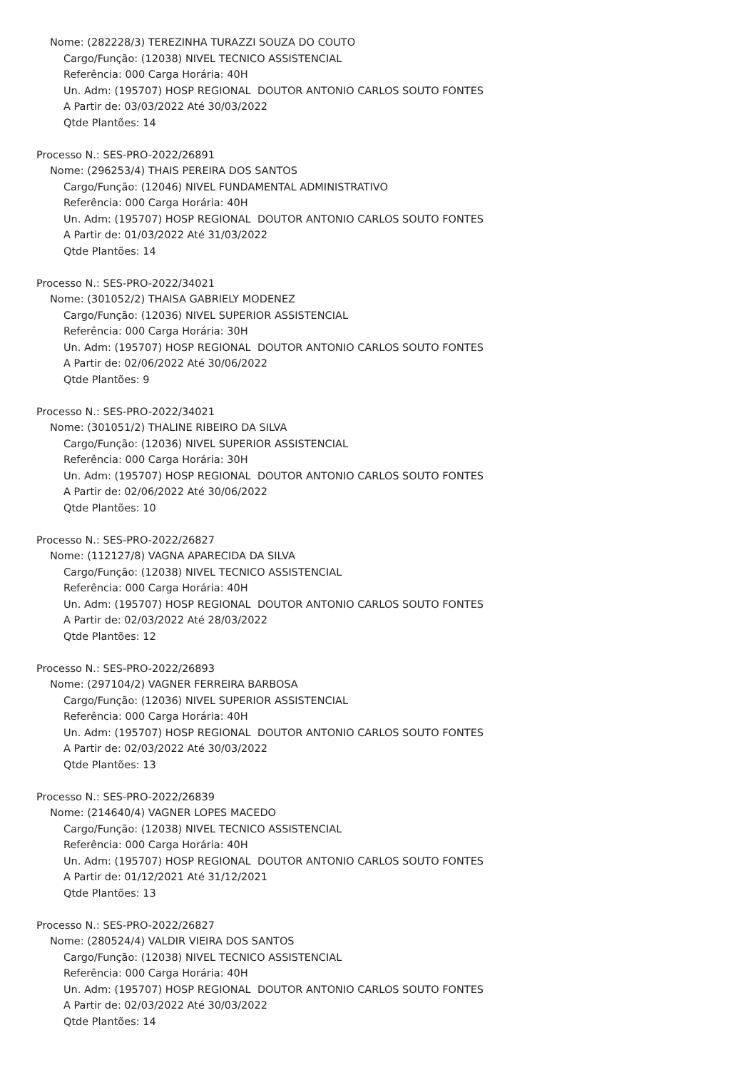Nome: (282228/3) TEREZINHA TURAZZI SOUZA DO COUTO
Cargo/Função: (12038) NIVEL TECNICO ASSISTENCIAL
Referência: 000 Carga Horária: 40H
Un. Adm: (195707) HOSP REGIONAL DOUTOR ANTONIO CARLOS SOUTO FONTES
A Partir de: 03/03/2022 Até 30/03/2022
Qtde Plantões: 14
Processo N.: SES-PRO-2022/26891
Nome: (296253/4) THAIS PEREIRA DOS SANTOS
Cargo/Função: (12046) NIVEL FUNDAMENTAL ADMINISTRATIVO
Referência: 000 Carga Horária: 40H
Un. Adm: (195707) HOSP REGIONAL DOUTOR ANTONIO CARLOS SOUTO FONTES
A Partir de: 01/03/2022 Até 31/03/2022
Qtde Plantões: 14
Processo N.: SES-PRO-2022/34021
Nome: (301052/2) THAISA GABRIELY MODENEZ
Cargo/Função: (12036) NIVEL SUPERIOR ASSISTENCIAL
Referência: 000 Carga Horária: 30H
Un. Adm: (195707) HOSP REGIONAL DOUTOR ANTONIO CARLOS SOUTO FONTES
A Partir de: 02/06/2022 Até 30/06/2022
Qtde Plantões: 9
Processo N.: SES-PRO-2022/34021
Nome: (301051/2) THALINE RIBEIRO DA SILVA
Cargo/Função: (12036) NIVEL SUPERIOR ASSISTENCIAL
Referência: 000 Carga Horária: 30H
Un. Adm: (195707) HOSP REGIONAL DOUTOR ANTONIO CARLOS SOUTO FONTES
A Partir de: 02/06/2022 Até 30/06/2022
Qtde Plantões: 10
Processo N.: SES-PRO-2022/26827
Nome: (112127/8) VAGNA APARECIDA DA SILVA
Cargo/Função: (12038) NIVEL TECNICO ASSISTENCIAL
Referência: 000 Carga Horária: 40H
Un. Adm: (195707) HOSP REGIONAL DOUTOR ANTONIO CARLOS SOUTO FONTES
A Partir de: 02/03/2022 Até 28/03/2022
Qtde Plantões: 12
Processo N.: SES-PRO-2022/26893
Nome: (297104/2) VAGNER FERREIRA BARBOSA
Cargo/Função: (12036) NIVEL SUPERIOR ASSISTENCIAL
Referência: 000 Carga Horária: 40H
Un. Adm: (195707) HOSP REGIONAL DOUTOR ANTONIO CARLOS SOUTO FONTES
A Partir de: 02/03/2022 Até 30/03/2022
Qtde Plantões: 13
Processo N.: SES-PRO-2022/26839
Nome: (214640/4) VAGNER LOPES MACEDO
Cargo/Função: (12038) NIVEL TECNICO ASSISTENCIAL
Referência: 000 Carga Horária: 40H
Un. Adm: (195707) HOSP REGIONAL DOUTOR ANTONIO CARLOS SOUTO FONTES
A Partir de: 01/12/2021 Até 31/12/2021
Qtde Plantões: 13
Processo N.: SES-PRO-2022/26827
Nome: (280524/4) VALDIR VIEIRA DOS SANTOS
Cargo/Função: (12038) NIVEL TECNICO ASSISTENCIAL
Referência: 000 Carga Horária: 40H
Un. Adm: (195707) HOSP REGIONAL DOUTOR ANTONIO CARLOS SOUTO FONTES
A Partir de: 02/03/2022 Até 30/03/2022
Qtde Plantões: 14